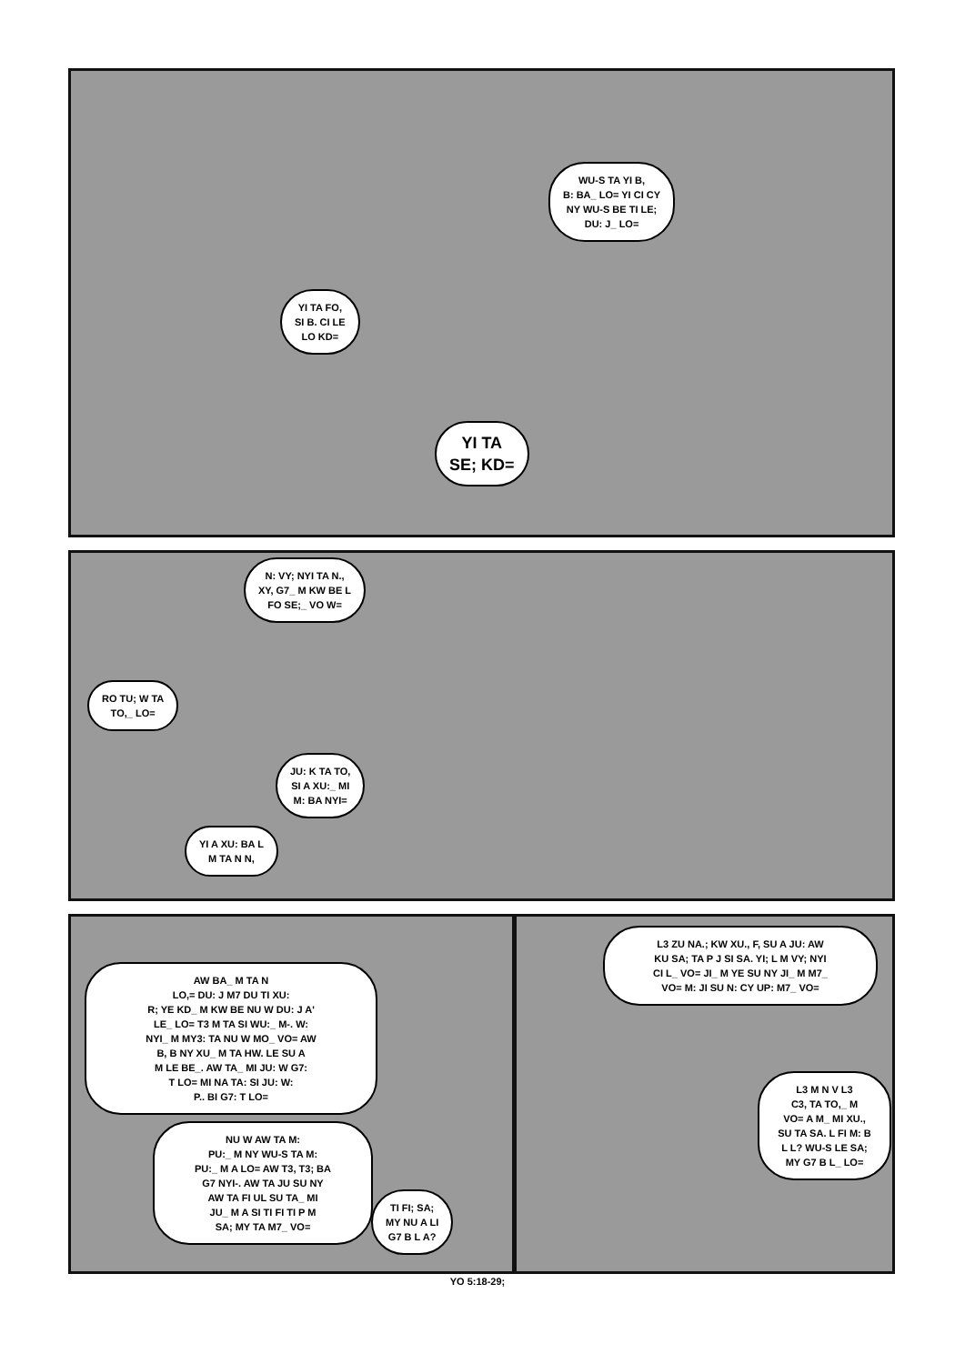WU-S TA YI B,
B: BA_ LO= YI CI CY
NY WU-S BE TI LE;
DU: J_ LO=
YI TA FO,
SI B. CI LE
LO KD=
YI TA
SE; KD=
N: VY; NYI TA N.,
XY, G7_ M KW BE L
FO SE;_ VO W=
RO TU; W TA
TO,_ LO=
JU: K TA TO,
SI A XU:_ MI
M: BA NYI=
YI A XU: BA L
M TA N N,
AW BA_ M TA N
LO,= DU: J M7 DU TI XU:
R; YE KD_ M KW BE NU W DU: J A'
LE_ LO= T3 M TA SI WU:_ M-. W:
NYI_ M MY3: TA NU W MO_ VO= AW
B, B NY XU_ M TA HW. LE SU A
M LE BE_. AW TA_ MI JU: W G7:
T LO= MI NA TA: SI JU: W:
P.. BI G7: T LO=
NU W AW TA M:
PU:_ M NY WU-S TA M:
PU:_ M A LO= AW T3, T3; BA
G7 NYI-. AW TA JU SU NY
AW TA FI UL SU TA_ MI
JU_ M A SI TI FI TI P M
SA; MY TA M7_ VO=
TI FI; SA;
MY NU A LI
G7 B L A?
L3 ZU NA.; KW XU., F, SU A JU: AW
KU SA; TA P J SI SA. YI; L M VY; NYI
CI L_ VO= JI_ M YE SU NY JI_ M M7_
VO= M: JI SU N: CY UP: M7_ VO=
L3 M N V L3
C3, TA TO,_ M
VO= A M_ MI XU.,
SU TA SA. L FI M: B
L L? WU-S LE SA;
MY G7 B L_ LO=
YO 5:18-29;